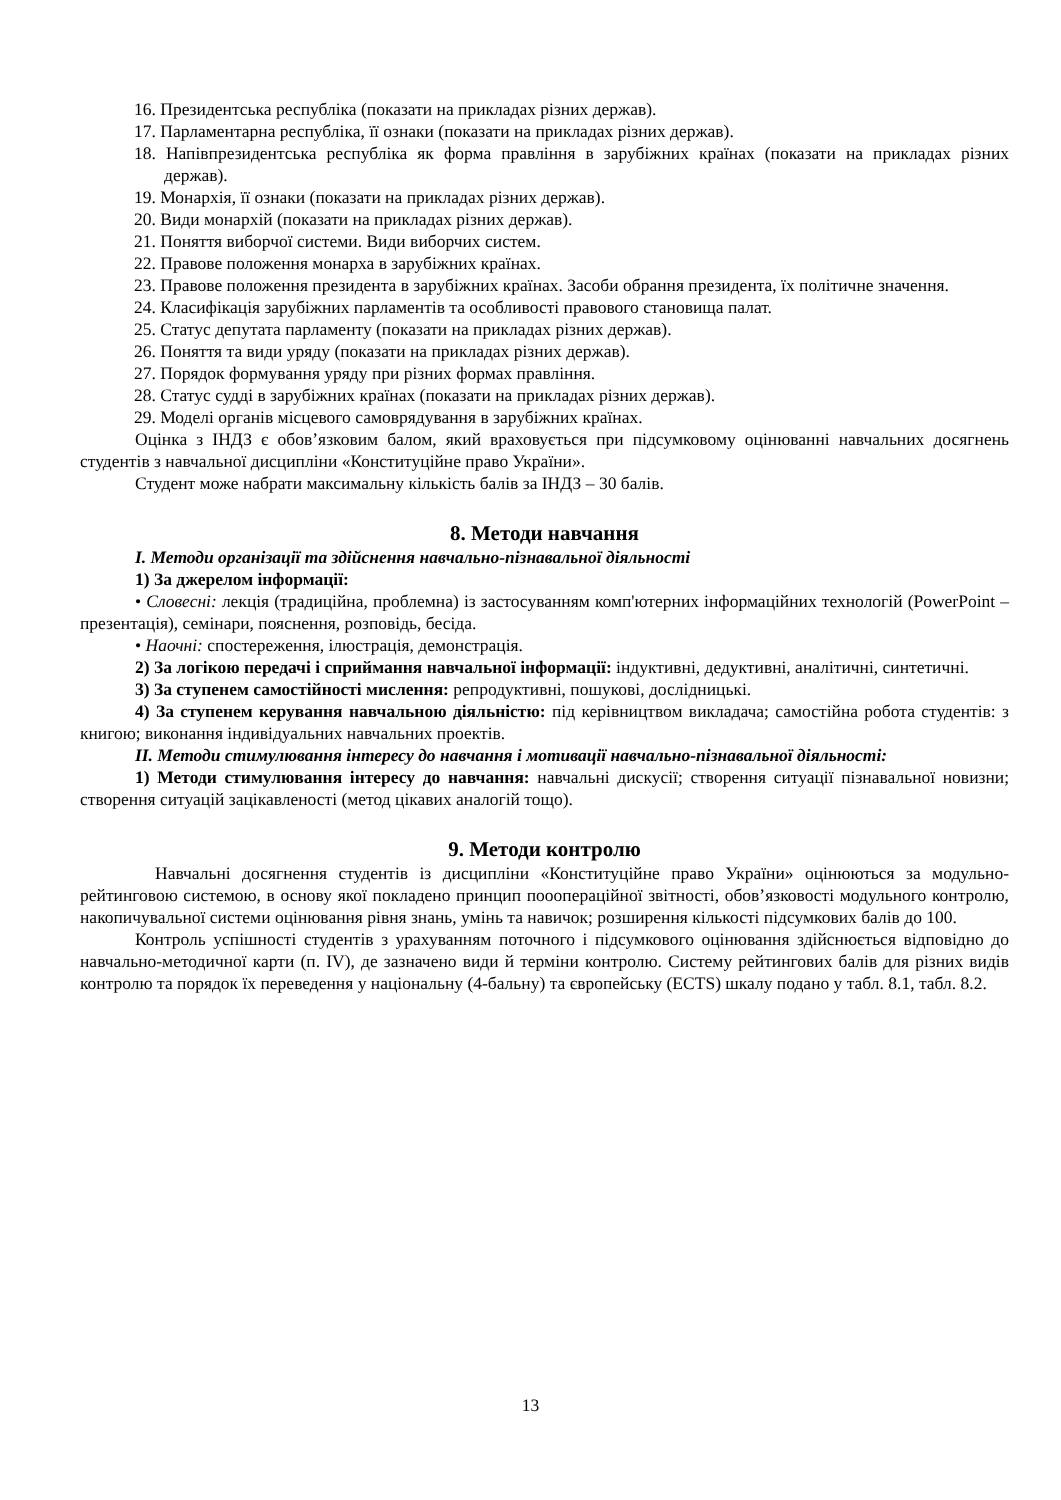16. Президентська республіка (показати на прикладах різних держав).
17. Парламентарна республіка, її ознаки (показати на прикладах різних держав).
18. Напівпрезидентська республіка як форма правління в зарубіжних країнах (показати на прикладах різних держав).
19. Монархія, її ознаки (показати на прикладах різних держав).
20. Види монархій (показати на прикладах різних держав).
21. Поняття виборчої системи. Види виборчих систем.
22. Правове положення монарха в зарубіжних країнах.
23. Правове положення президента в зарубіжних країнах. Засоби обрання президента, їх політичне значення.
24. Класифікація зарубіжних парламентів та особливості правового становища палат.
25. Статус депутата парламенту (показати на прикладах різних держав).
26. Поняття та види уряду (показати на прикладах різних держав).
27. Порядок формування уряду при різних формах правління.
28. Статус судді в зарубіжних країнах (показати на прикладах різних держав).
29. Моделі органів місцевого самоврядування в зарубіжних країнах.
Оцінка з ІНДЗ є обов’язковим балом, який враховується при підсумковому оцінюванні навчальних досягнень студентів з навчальної дисципліни «Конституційне право України».
Студент може набрати максимальну кількість балів за ІНДЗ – 30 балів.
8. Методи навчання
І. Методи організації та здійснення навчально-пізнавальної діяльності
1) За джерелом інформації:
• Словесні: лекція (традиційна, проблемна) із застосуванням комп'ютерних інформаційних технологій (PowerPoint – презентація), семінари, пояснення, розповідь, бесіда.
• Наочні: спостереження, ілюстрація, демонстрація.
2) За логікою передачі і сприймання навчальної інформації: індуктивні, дедуктивні, аналітичні, синтетичні.
3) За ступенем самостійності мислення: репродуктивні, пошукові, дослідницькі.
4) За ступенем керування навчальною діяльністю: під керівництвом викладача; самостійна робота студентів: з книгою; виконання індивідуальних навчальних проектів.
ІІ. Методи стимулювання інтересу до навчання і мотивації навчально-пізнавальної діяльності:
1) Методи стимулювання інтересу до навчання: навчальні дискусії; створення ситуації пізнавальної новизни; створення ситуацій зацікавленості (метод цікавих аналогій тощо).
9. Методи контролю
Навчальні досягнення студентів із дисципліни «Конституційне право України» оцінюються за модульно-рейтинговою системою, в основу якої покладено принцип пооопераційної звітності, обов’язковості модульного контролю, накопичувальної системи оцінювання рівня знань, умінь та навичок; розширення кількості підсумкових балів до 100.
Контроль успішності студентів з урахуванням поточного і підсумкового оцінювання здійснюється відповідно до навчально-методичної карти (п. ІV), де зазначено види й терміни контролю. Систему рейтингових балів для різних видів контролю та порядок їх переведення у національну (4-бальну) та європейську (ECTS) шкалу подано у табл. 8.1, табл. 8.2.
13